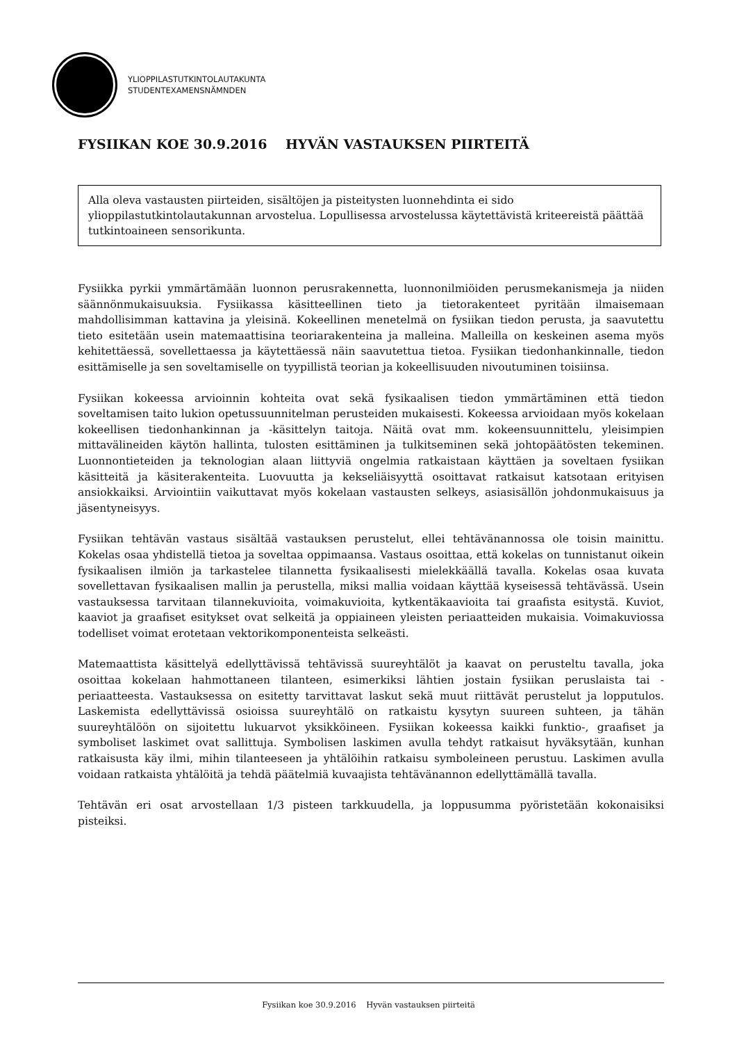YLIOPPILASTUTKINTOLAUTAKUNTA
STUDENTEXAMENSNÄMNDEN
FYSIIKAN KOE 30.9.2016 HYVÄN VASTAUKSEN PIIRTEITÄ
Alla oleva vastausten piirteiden, sisältöjen ja pisteitysten luonnehdinta ei sido ylioppilastutkintolautakunnan arvostelua. Lopullisessa arvostelussa käytettävistä kriteereistä päättää tutkintoaineen sensorikunta.
Fysiikka pyrkii ymmärtämään luonnon perusrakennetta, luonnonilmiöiden perusmekanismeja ja niiden säännönmukaisuuksia. Fysiikassa käsitteellinen tieto ja tietorakenteet pyritään ilmaisemaan mahdollisimman kattavina ja yleisinä. Kokeellinen menetelmä on fysiikan tiedon perusta, ja saavutettu tieto esitetään usein matemaattisina teoriarakenteina ja malleina. Malleilla on keskeinen asema myös kehitettäessä, sovellettaessa ja käytettäessä näin saavutettua tietoa. Fysiikan tiedonhankinnalle, tiedon esittämiselle ja sen soveltamiselle on tyypillistä teorian ja kokeellisuuden nivoutuminen toisiinsa.
Fysiikan kokeessa arvioinnin kohteita ovat sekä fysikaalisen tiedon ymmärtäminen että tiedon soveltamisen taito lukion opetussuunnitelman perusteiden mukaisesti. Kokeessa arvioidaan myös kokelaan kokeellisen tiedonhankinnan ja -käsittelyn taitoja. Näitä ovat mm. kokeensuunnittelu, yleisimpien mittavälineiden käytön hallinta, tulosten esittäminen ja tulkitseminen sekä johtopäätösten tekeminen. Luonnontieteiden ja teknologian alaan liittyviä ongelmia ratkaistaan käyttäen ja soveltaen fysiikan käsitteitä ja käsiterakenteita. Luovuutta ja kekseliäisyyttä osoittavat ratkaisut katsotaan erityisen ansiokkaiksi. Arviointiin vaikuttavat myös kokelaan vastausten selkeys, asiasisällön johdonmukaisuus ja jäsentyneisyys.
Fysiikan tehtävän vastaus sisältää vastauksen perustelut, ellei tehtävänannossa ole toisin mainittu. Kokelas osaa yhdistellä tietoa ja soveltaa oppimaansa. Vastaus osoittaa, että kokelas on tunnistanut oikein fysikaalisen ilmiön ja tarkastelee tilannetta fysikaalisesti mielekkäällä tavalla. Kokelas osaa kuvata sovellettavan fysikaalisen mallin ja perustella, miksi mallia voidaan käyttää kyseisessä tehtävässä. Usein vastauksessa tarvitaan tilannekuvioita, voimakuvioita, kytkentäkaavioita tai graafista esitystä. Kuviot, kaaviot ja graafiset esitykset ovat selkeitä ja oppiaineen yleisten periaatteiden mukaisia. Voimakuviossa todelliset voimat erotetaan vektorikomponenteista selkeästi.
Matemaattista käsittelyä edellyttävissä tehtävissä suureyhtälöt ja kaavat on perusteltu tavalla, joka osoittaa kokelaan hahmottaneen tilanteen, esimerkiksi lähtien jostain fysiikan peruslaista tai -periaatteesta. Vastauksessa on esitetty tarvittavat laskut sekä muut riittävät perustelut ja lopputulos. Laskemista edellyttävissä osioissa suureyhtälö on ratkaistu kysytyn suureen suhteen, ja tähän suureyhtälöön on sijoitettu lukuarvot yksikköineen. Fysiikan kokeessa kaikki funktio-, graafiset ja symboliset laskimet ovat sallittuja. Symbolisen laskimen avulla tehdyt ratkaisut hyväksytään, kunhan ratkaisusta käy ilmi, mihin tilanteeseen ja yhtälöihin ratkaisu symboleineen perustuu. Laskimen avulla voidaan ratkaista yhtälöitä ja tehdä päätelmiä kuvaajista tehtävänannon edellyttämällä tavalla.
Tehtävän eri osat arvostellaan 1/3 pisteen tarkkuudella, ja loppusumma pyöristetään kokonaisiksi pisteiksi.
Fysiikan koe 30.9.2016 Hyvän vastauksen piirteitä